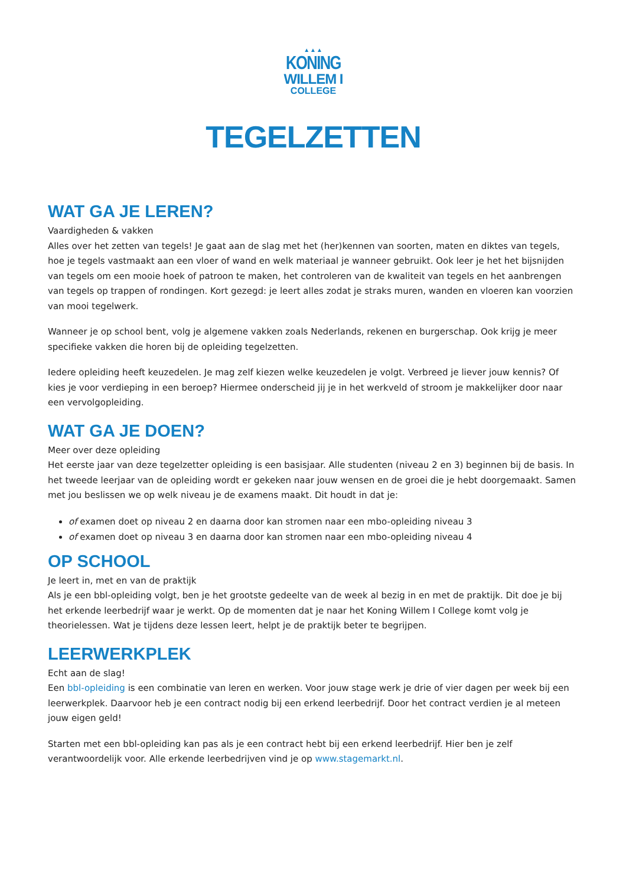▲▲▲
KONING
WILLEM I
COLLEGE
TEGELZETTEN
WAT GA JE LEREN?
Vaardigheden & vakken
Alles over het zetten van tegels! Je gaat aan de slag met het (her)kennen van soorten, maten en diktes van tegels, hoe je tegels vastmaakt aan een vloer of wand en welk materiaal je wanneer gebruikt. Ook leer je het het bijsnijden van tegels om een mooie hoek of patroon te maken, het controleren van de kwaliteit van tegels en het aanbrengen van tegels op trappen of rondingen. Kort gezegd: je leert alles zodat je straks muren, wanden en vloeren kan voorzien van mooi tegelwerk.
Wanneer je op school bent, volg je algemene vakken zoals Nederlands, rekenen en burgerschap. Ook krijg je meer specifieke vakken die horen bij de opleiding tegelzetten.
Iedere opleiding heeft keuzedelen. Je mag zelf kiezen welke keuzedelen je volgt. Verbreed je liever jouw kennis? Of kies je voor verdieping in een beroep? Hiermee onderscheid jij je in het werkveld of stroom je makkelijker door naar een vervolgopleiding.
WAT GA JE DOEN?
Meer over deze opleiding
Het eerste jaar van deze tegelzetter opleiding is een basisjaar. Alle studenten (niveau 2 en 3) beginnen bij de basis. In het tweede leerjaar van de opleiding wordt er gekeken naar jouw wensen en de groei die je hebt doorgemaakt. Samen met jou beslissen we op welk niveau je de examens maakt. Dit houdt in dat je:
of examen doet op niveau 2 en daarna door kan stromen naar een mbo-opleiding niveau 3
of examen doet op niveau 3 en daarna door kan stromen naar een mbo-opleiding niveau 4
OP SCHOOL
Je leert in, met en van de praktijk
Als je een bbl-opleiding volgt, ben je het grootste gedeelte van de week al bezig in en met de praktijk. Dit doe je bij het erkende leerbedrijf waar je werkt. Op de momenten dat je naar het Koning Willem I College komt volg je theorielessen. Wat je tijdens deze lessen leert, helpt je de praktijk beter te begrijpen.
LEERWERKPLEK
Echt aan de slag!
Een bbl-opleiding is een combinatie van leren en werken. Voor jouw stage werk je drie of vier dagen per week bij een leerwerkplek. Daarvoor heb je een contract nodig bij een erkend leerbedrijf. Door het contract verdien je al meteen jouw eigen geld!
Starten met een bbl-opleiding kan pas als je een contract hebt bij een erkend leerbedrijf. Hier ben je zelf verantwoordelijk voor. Alle erkende leerbedrijven vind je op www.stagemarkt.nl.